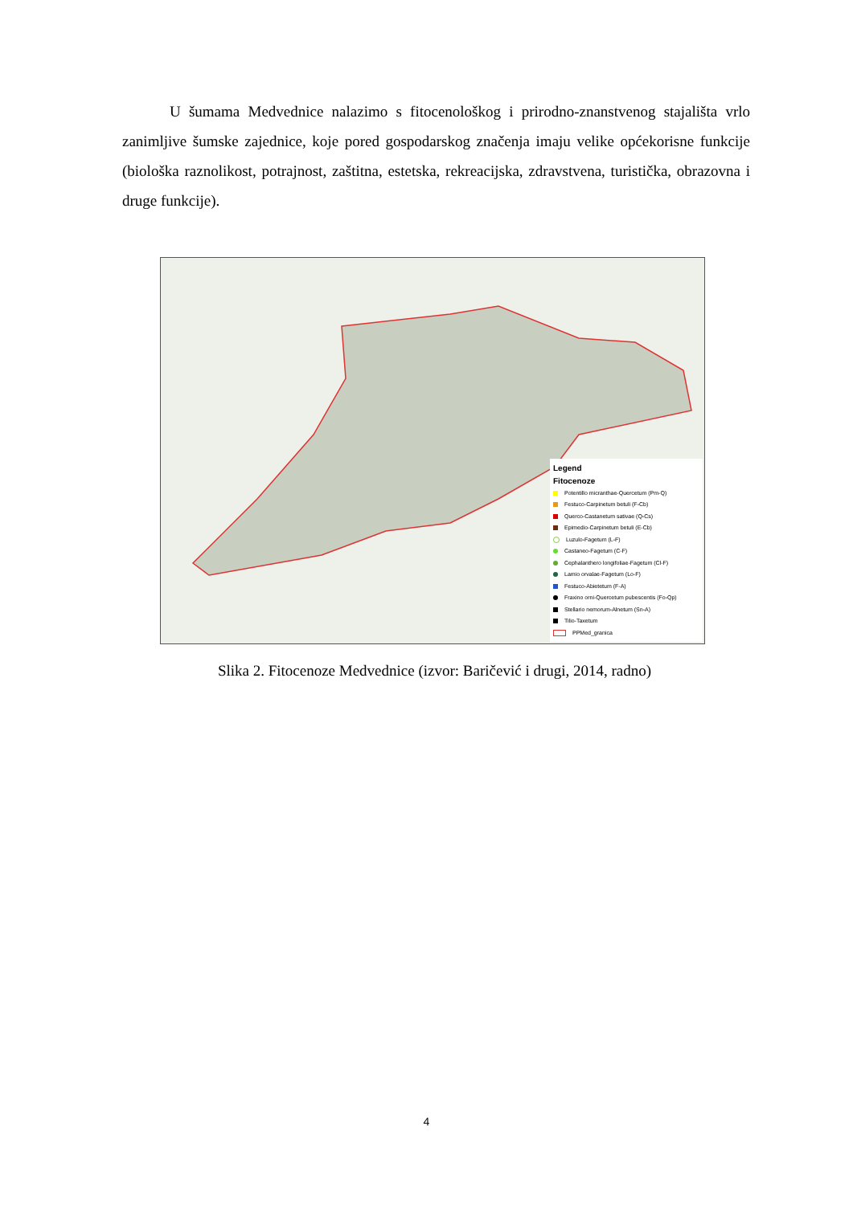U šumama Medvednice nalazimo s fitocenološkog i prirodno-znanstvenog stajališta vrlo zanimljive šumske zajednice, koje pored gospodarskog značenja imaju velike općekorisne funkcije (biološka raznolikost, potrajnost, zaštitna, estetska, rekreacijska, zdravstvena, turistička, obrazovna i druge funkcije).
Legend
Fitocenoze
Potentillo micranthae-Quercetum (Pm-Q)
Festuco-Carpinetum betuli (F-Cb)
Querco-Castanetum sativae (Q-Cs)
Epimedio-Carpinetum betuli (E-Cb)
Luzulo-Fagetum (L-F)
Castaneo-Fagetum (C-F)
Cephalanthero longifoliae-Fagetum (Cl-F)
Lamio orvalae-Fagetum (Lo-F)
Festuco-Abietetum (F-A)
Fraxino orni-Quercetum pubescentis (Fo-Qp)
Stellario nemorum-Alnetum (Sn-A)
Tilio-Taxetum
PPMed_granica
Slika 2. Fitocenoze Medvednice (izvor: Baričević i drugi, 2014, radno)
4